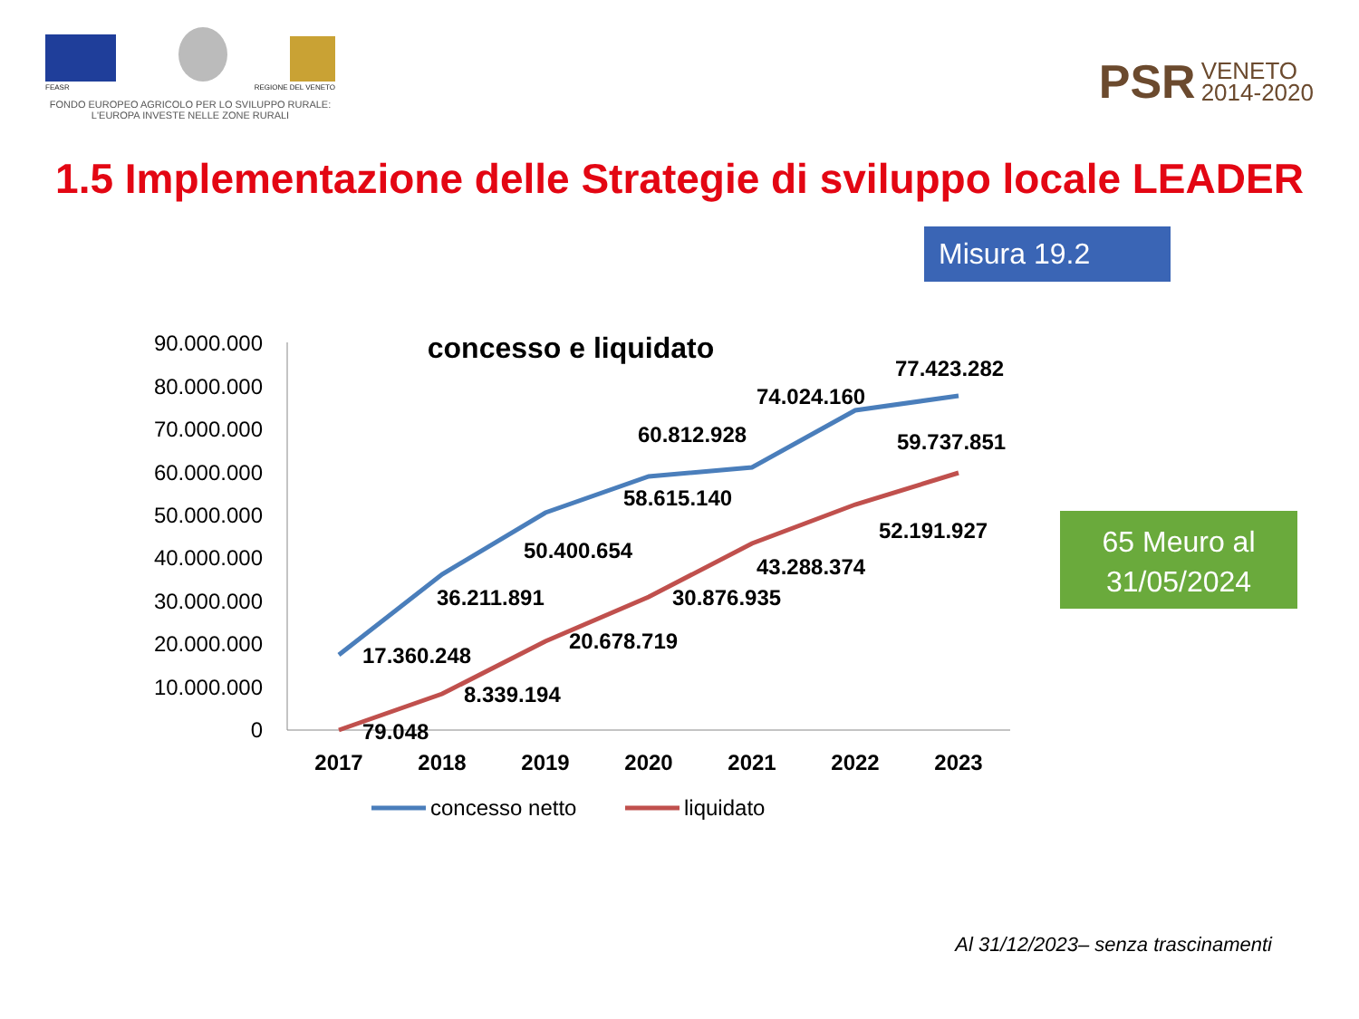FEASR REGIONE DEL VENETO
FONDO EUROPEO AGRICOLO PER LO SVILUPPO RURALE:
L'EUROPA INVESTE NELLE ZONE RURALI
PSR VENETO
2014-2020
1.5 Implementazione delle Strategie di sviluppo locale LEADER
Misura 19.2
concesso e liquidato
90.000.000
80.000.000
70.000.000
60.000.000
50.000.000
40.000.000
30.000.000
20.000.000
10.000.000
0
2017
2018
2019
2020
2021
2022
2023
17.360.248
36.211.891
50.400.654
58.615.140
60.812.928
74.024.160
77.423.282
79.048
8.339.194
20.678.719
30.876.935
43.288.374
52.191.927
59.737.851
concesso netto
liquidato
65 Meuro al
31/05/2024
Al 31/12/2023– senza trascinamenti